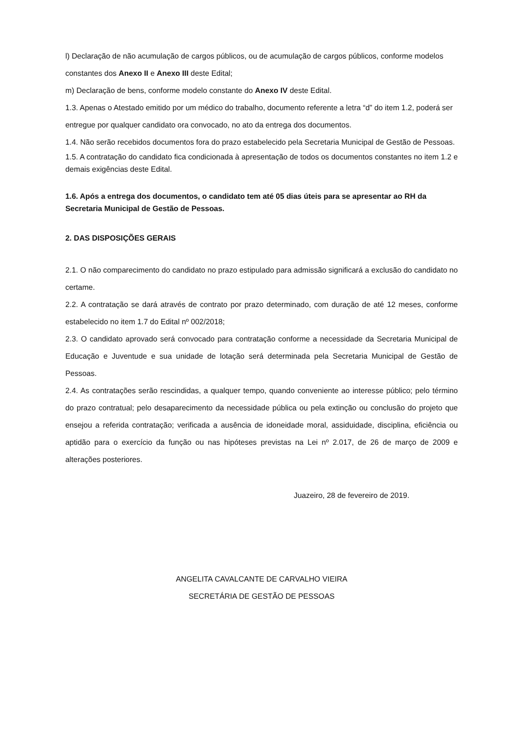l) Declaração de não acumulação de cargos públicos, ou de acumulação de cargos públicos, conforme modelos constantes dos Anexo II e Anexo III deste Edital;
m) Declaração de bens, conforme modelo constante do Anexo IV deste Edital.
1.3. Apenas o Atestado emitido por um médico do trabalho, documento referente a letra “d” do item 1.2, poderá ser entregue por qualquer candidato ora convocado, no ato da entrega dos documentos.
1.4. Não serão recebidos documentos fora do prazo estabelecido pela Secretaria Municipal de Gestão de Pessoas.
1.5. A contratação do candidato fica condicionada à apresentação de todos os documentos constantes no item 1.2 e demais exigências deste Edital.
1.6. Após a entrega dos documentos, o candidato tem até 05 dias úteis para se apresentar ao RH da Secretaria Municipal de Gestão de Pessoas.
2. DAS DISPOSIÇÕES GERAIS
2.1. O não comparecimento do candidato no prazo estipulado para admissão significará a exclusão do candidato no certame.
2.2. A contratação se dará através de contrato por prazo determinado, com duração de até 12 meses, conforme estabelecido no item 1.7 do Edital nº 002/2018;
2.3. O candidato aprovado será convocado para contratação conforme a necessidade da Secretaria Municipal de Educação e Juventude e sua unidade de lotação será determinada pela Secretaria Municipal de Gestão de Pessoas.
2.4. As contratações serão rescindidas, a qualquer tempo, quando conveniente ao interesse público; pelo término do prazo contratual; pelo desaparecimento da necessidade pública ou pela extinção ou conclusão do projeto que ensejou a referida contratação; verificada a ausência de idoneidade moral, assiduidade, disciplina, eficiência ou aptidão para o exercício da função ou nas hipóteses previstas na Lei nº 2.017, de 26 de março de 2009 e alterações posteriores.
Juazeiro, 28 de fevereiro de 2019.
ANGELITA CAVALCANTE DE CARVALHO VIEIRA
SECRETÁRIA DE GESTÃO DE PESSOAS